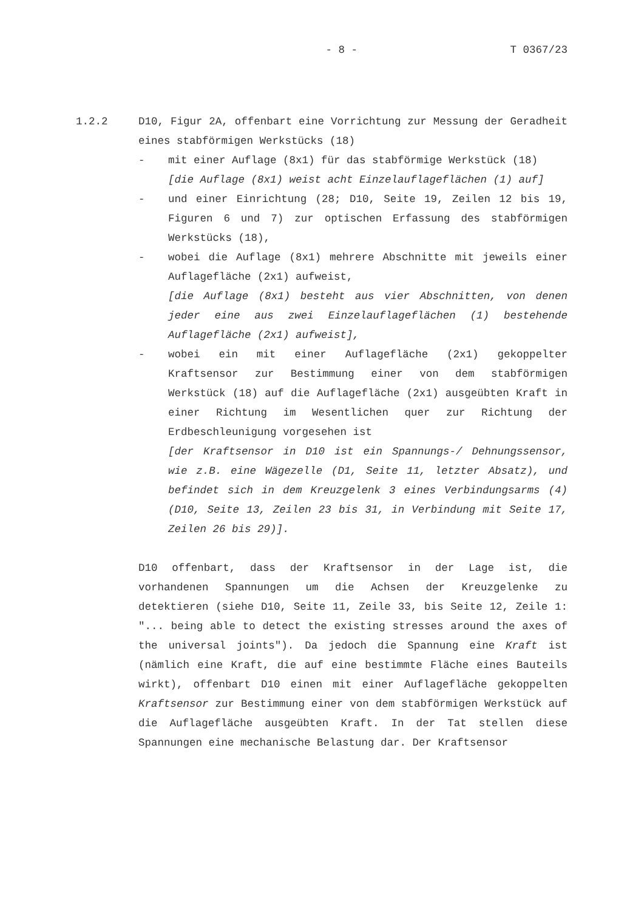- 8 - T 0367/23
1.2.2 D10, Figur 2A, offenbart eine Vorrichtung zur Messung der Geradheit eines stabförmigen Werkstücks (18)
- mit einer Auflage (8x1) für das stabförmige Werkstück (18)
[die Auflage (8x1) weist acht Einzelauflageflächen (1) auf]
- und einer Einrichtung (28; D10, Seite 19, Zeilen 12 bis 19, Figuren 6 und 7) zur optischen Erfassung des stabförmigen Werkstücks (18),
- wobei die Auflage (8x1) mehrere Abschnitte mit jeweils einer Auflagefläche (2x1) aufweist,
[die Auflage (8x1) besteht aus vier Abschnitten, von denen jeder eine aus zwei Einzelauflageflächen (1) bestehende Auflagefläche (2x1) aufweist],
- wobei ein mit einer Auflagefläche (2x1) gekoppelter Kraftsensor zur Bestimmung einer von dem stabförmigen Werkstück (18) auf die Auflagefläche (2x1) ausgeübten Kraft in einer Richtung im Wesentlichen quer zur Richtung der Erdbeschleunigung vorgesehen ist
[der Kraftsensor in D10 ist ein Spannungs-/ Dehnungssensor, wie z.B. eine Wägezelle (D1, Seite 11, letzter Absatz), und befindet sich in dem Kreuzgelenk 3 eines Verbindungsarms (4) (D10, Seite 13, Zeilen 23 bis 31, in Verbindung mit Seite 17, Zeilen 26 bis 29)].
D10 offenbart, dass der Kraftsensor in der Lage ist, die vorhandenen Spannungen um die Achsen der Kreuzgelenke zu detektieren (siehe D10, Seite 11, Zeile 33, bis Seite 12, Zeile 1: "... being able to detect the existing stresses around the axes of the universal joints"). Da jedoch die Spannung eine Kraft ist (nämlich eine Kraft, die auf eine bestimmte Fläche eines Bauteils wirkt), offenbart D10 einen mit einer Auflagefläche gekoppelten Kraftsensor zur Bestimmung einer von dem stabförmigen Werkstück auf die Auflagefläche ausgeübten Kraft. In der Tat stellen diese Spannungen eine mechanische Belastung dar. Der Kraftsensor